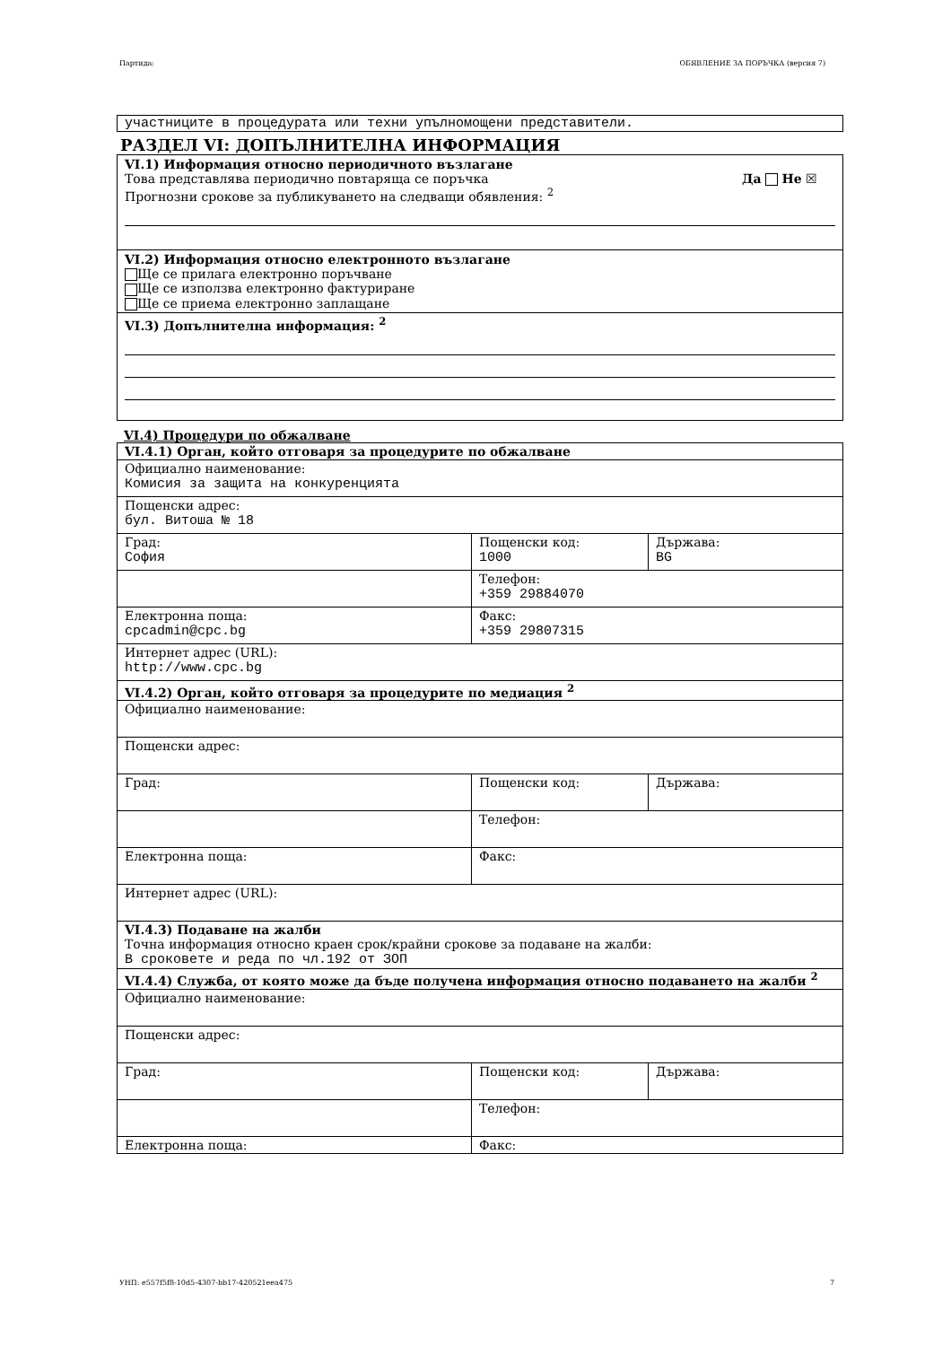Партида: ОБЯВЛЕНИЕ ЗА ПОРЪЧКА (версия 7)
участниците в процедурата или техни упълномощени представители.
РАЗДЕЛ VI: ДОПЪЛНИТЕЛНА ИНФОРМАЦИЯ
VI.1) Информация относно периодичното възлагане
Това представлява периодично повтаряща се поръчка Да Не ☒
Прогнозни срокове за публикуването на следващи обявления: <sup>2</sup>
VI.2) Информация относно електронното възлагане
Ще се прилага електронно поръчване
Ще се използва електронно фактуриране
Ще се приема електронно заплащане
VI.3) Допълнителна информация: <sup>2</sup>
VI.4) Процедури по обжалване
| VI.4.1) Орган, който отговаря за процедурите по обжалване | | |
| Официално наименование: Комисия за защита на конкуренцията | | |
| Пощенски адрес: бул. Витоша № 18 | | |
| Град: София | Пощенски код: 1000 | Държава: BG |
| | Телефон: +359 29884070 | |
| Електронна поща: cpcadmin@cpc.bg | Факс: +359 29807315 | |
| Интернет адрес (URL): http://www.cpc.bg | | |
| VI.4.2) Орган, който отговаря за процедурите по медиация <sup>2</sup> | | |
| Официално наименование: | | |
| Пощенски адрес: | | |
| Град: | Пощенски код: | Държава: |
| | Телефон: | |
| Електронна поща: | Факс: | |
| Интернет адрес (URL): | | |
| VI.4.3) Подаване на жалби Точна информация относно краен срок/крайни срокове за подаване на жалби: В сроковете и реда по чл.192 от ЗОП | | |
| VI.4.4) Служба, от която може да бъде получена информация относно подаването на жалби <sup>2</sup> | | |
| Официално наименование: | | |
| Пощенски адрес: | | |
| Град: | Пощенски код: | Държава: |
| | Телефон: | |
| Електронна поща: | Факс: | |
УНП: e557f5f8-10d5-4307-bb17-420521eea475 7